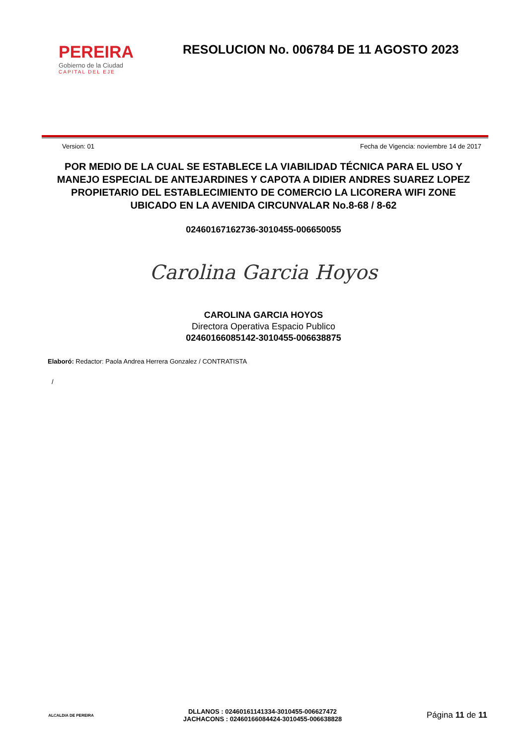PEREIRA
Gobierno de la Ciudad
CAPITAL DEL EJE
RESOLUCION No. 006784 DE 11 AGOSTO 2023
Version: 01 Fecha de Vigencia: noviembre 14 de 2017
POR MEDIO DE LA CUAL SE ESTABLECE LA VIABILIDAD TÉCNICA PARA EL USO Y MANEJO ESPECIAL DE ANTEJARDINES Y CAPOTA A DIDIER ANDRES SUAREZ LOPEZ PROPIETARIO DEL ESTABLECIMIENTO DE COMERCIO LA LICORERA WIFI ZONE UBICADO EN LA AVENIDA CIRCUNVALAR No.8-68 / 8-62
02460167162736-3010455-006650055
Carolina Garcia Hoyos
CAROLINA GARCIA HOYOS
Directora Operativa Espacio Publico
02460166085142-3010455-006638875
Elaboró: Redactor: Paola Andrea Herrera Gonzalez / CONTRATISTA
/
ALCALDIA DE PEREIRA
DLLANOS : 02460161141334-3010455-006627472
JACHACONS : 02460166084424-3010455-006638828
Página 11 de 11